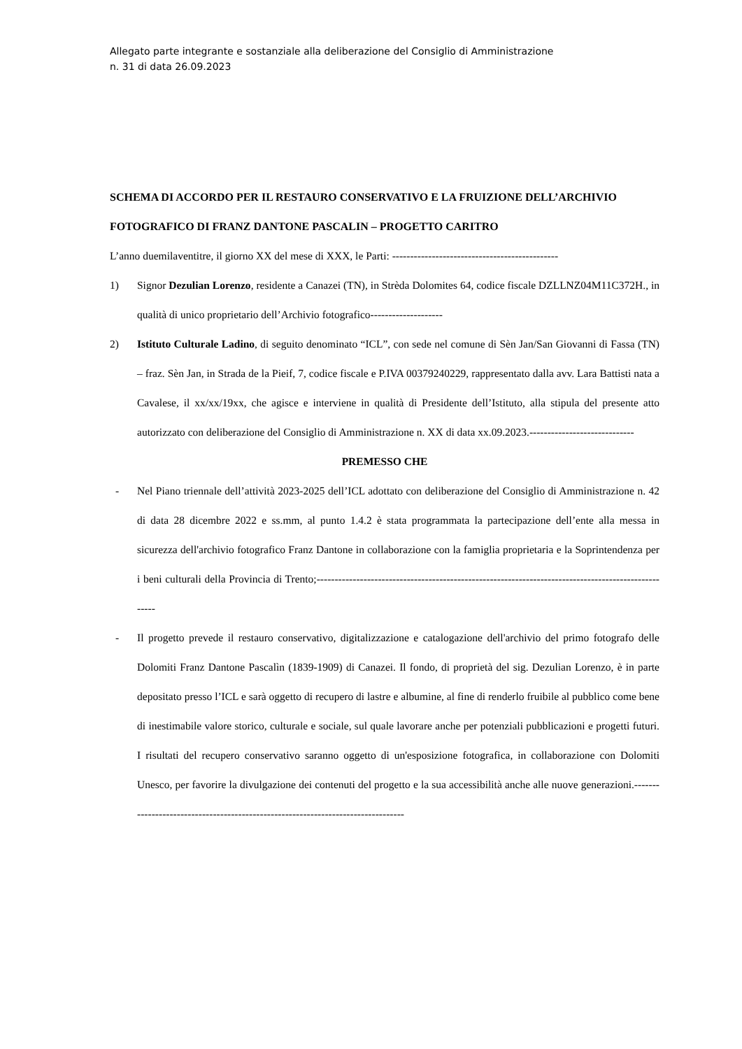Allegato parte integrante e sostanziale alla deliberazione del Consiglio di Amministrazione
n. 31 di data 26.09.2023
SCHEMA DI ACCORDO PER IL RESTAURO CONSERVATIVO E LA FRUIZIONE DELL’ARCHIVIO FOTOGRAFICO DI FRANZ DANTONE PASCALIN – PROGETTO CARITRO
L’anno duemilaventitre, il giorno XX del mese di XXX, le Parti: ----------------------------------------------
1) Signor Dezulian Lorenzo, residente a Canazei (TN), in Strèda Dolomites 64, codice fiscale DZLLNZ04M11C372H., in qualità di unico proprietario dell’Archivio fotografico--------------------
2) Istituto Culturale Ladino, di seguito denominato “ICL”, con sede nel comune di Sèn Jan/San Giovanni di Fassa (TN) – fraz. Sèn Jan, in Strada de la Pieif, 7, codice fiscale e P.IVA 00379240229, rappresentato dalla avv. Lara Battisti nata a Cavalese, il xx/xx/19xx, che agisce e interviene in qualità di Presidente dell’Istituto, alla stipula del presente atto autorizzato con deliberazione del Consiglio di Amministrazione n. XX di data xx.09.2023.-----------------------------
PREMESSO CHE
- Nel Piano triennale dell’attività 2023-2025 dell’ICL adottato con deliberazione del Consiglio di Amministrazione n. 42 di data 28 dicembre 2022 e ss.mm, al punto 1.4.2 è stata programmata la partecipazione dell’ente alla messa in sicurezza dell'archivio fotografico Franz Dantone in collaborazione con la famiglia proprietaria e la Soprintendenza per i beni culturali della Provincia di Trento;----------------------------------------------------------------------------------------------------
- Il progetto prevede il restauro conservativo, digitalizzazione e catalogazione dell'archivio del primo fotografo delle Dolomiti Franz Dantone Pascalìn (1839-1909) di Canazei. Il fondo, di proprietà del sig. Dezulian Lorenzo, è in parte depositato presso l’ICL e sarà oggetto di recupero di lastre e albumine, al fine di renderlo fruibile al pubblico come bene di inestimabile valore storico, culturale e sociale, sul quale lavorare anche per potenziali pubblicazioni e progetti futuri. I risultati del recupero conservativo saranno oggetto di un'esposizione fotografica, in collaborazione con Dolomiti Unesco, per favorire la divulgazione dei contenuti del progetto e la sua accessibilità anche alle nuove generazioni.---------------------------------------------------------------------------------